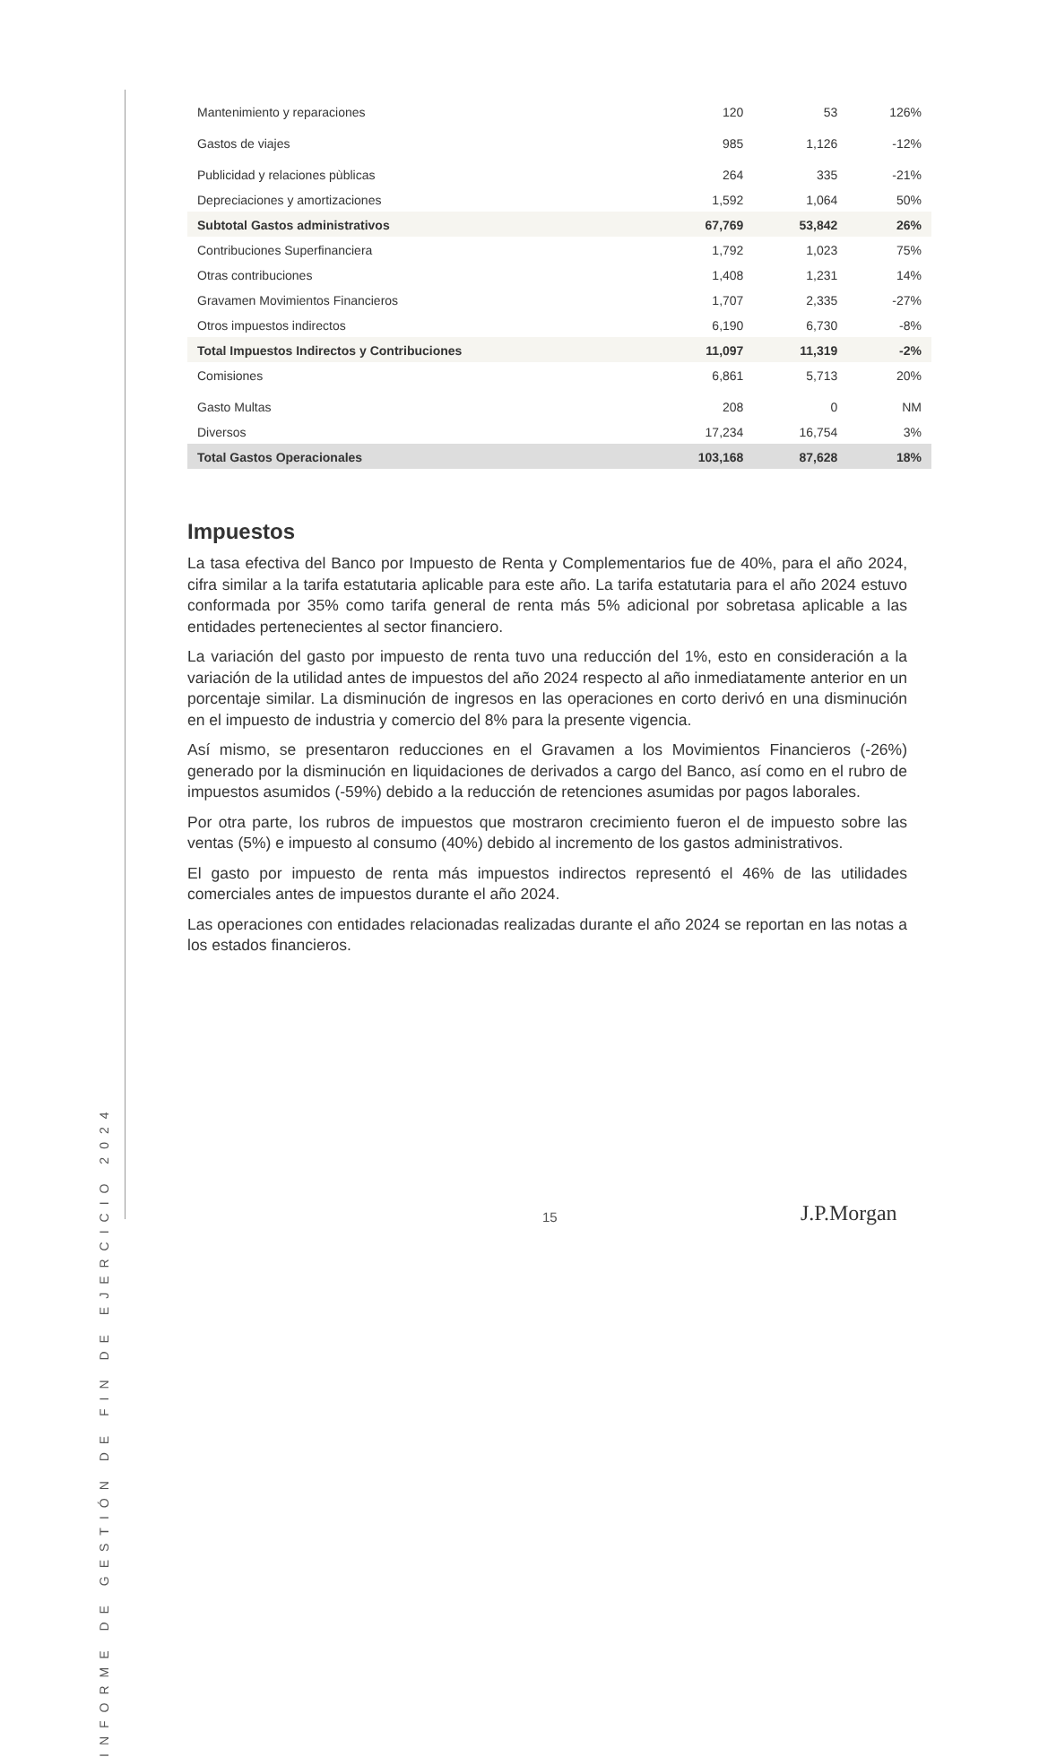INFORME DE GESTIÓN DE FIN DE EJERCICIO 2024
| Mantenimiento y reparaciones | 120 | 53 | 126% |
| Gastos de viajes | 985 | 1,126 | -12% |
| Publicidad y relaciones pùblicas | 264 | 335 | -21% |
| Depreciaciones y amortizaciones | 1,592 | 1,064 | 50% |
| Subtotal Gastos administrativos | 67,769 | 53,842 | 26% |
| Contribuciones Superfinanciera | 1,792 | 1,023 | 75% |
| Otras contribuciones | 1,408 | 1,231 | 14% |
| Gravamen Movimientos Financieros | 1,707 | 2,335 | -27% |
| Otros impuestos indirectos | 6,190 | 6,730 | -8% |
| Total Impuestos Indirectos y Contribuciones | 11,097 | 11,319 | -2% |
| Comisiones | 6,861 | 5,713 | 20% |
| Gasto Multas | 208 | 0 | NM |
| Diversos | 17,234 | 16,754 | 3% |
| Total Gastos Operacionales | 103,168 | 87,628 | 18% |
Impuestos
La tasa efectiva del Banco por Impuesto de Renta y Complementarios fue de 40%, para el año 2024, cifra similar a la tarifa estatutaria aplicable para este año. La tarifa estatutaria para el año 2024 estuvo conformada por 35% como tarifa general de renta más 5% adicional por sobretasa aplicable a las entidades pertenecientes al sector financiero.
La variación del gasto por impuesto de renta tuvo una reducción del 1%, esto en consideración a la variación de la utilidad antes de impuestos del año 2024 respecto al año inmediatamente anterior en un porcentaje similar. La disminución de ingresos en las operaciones en corto derivó en una disminución en el impuesto de industria y comercio del 8% para la presente vigencia.
Así mismo, se presentaron reducciones en el Gravamen a los Movimientos Financieros (-26%) generado por la disminución en liquidaciones de derivados a cargo del Banco, así como en el rubro de impuestos asumidos (-59%) debido a la reducción de retenciones asumidas por pagos laborales.
Por otra parte, los rubros de impuestos que mostraron crecimiento fueron el de impuesto sobre las ventas (5%) e impuesto al consumo (40%) debido al incremento de los gastos administrativos.
El gasto por impuesto de renta más impuestos indirectos representó el 46% de las utilidades comerciales antes de impuestos durante el año 2024.
Las operaciones con entidades relacionadas realizadas durante el año 2024 se reportan en las notas a los estados financieros.
15 J.P.Morgan